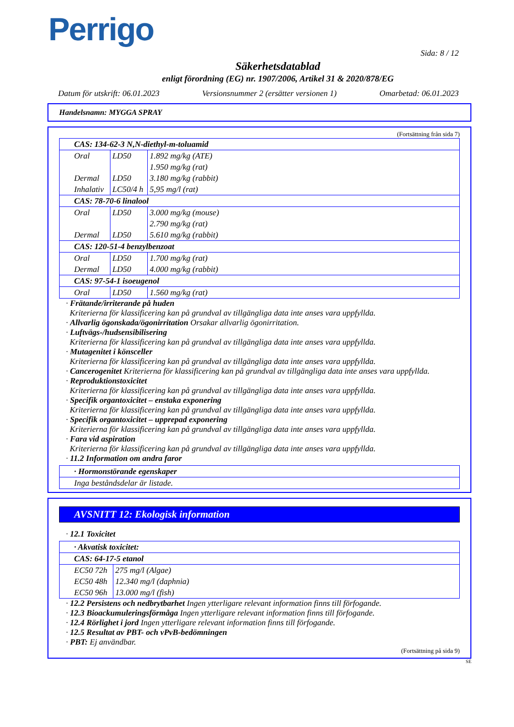Perrigo
Sida: 8 / 12
Säkerhetsdatablad
enligt förordning (EG) nr. 1907/2006, Artikel 31 & 2020/878/EG
Datum för utskrift: 06.01.2023 Versionsnummer 2 (ersätter versionen 1) Omarbetad: 06.01.2023
Handelsnamn: MYGGA SPRAY
(Fortsättning från sida 7)
| CAS: 134-62-3 N,N-diethyl-m-toluamid | | |
| Oral | LD50 | 1.892 mg/kg (ATE) |
| | | 1.950 mg/kg (rat) |
| Dermal | LD50 | 3.180 mg/kg (rabbit) |
| Inhalativ | LC50/4 h | 5,95 mg/l (rat) |
| CAS: 78-70-6 linalool | | |
| Oral | LD50 | 3.000 mg/kg (mouse) |
| | | 2.790 mg/kg (rat) |
| Dermal | LD50 | 5.610 mg/kg (rabbit) |
| CAS: 120-51-4 benzylbenzoat | | |
| Oral | LD50 | 1.700 mg/kg (rat) |
| Dermal | LD50 | 4.000 mg/kg (rabbit) |
| CAS: 97-54-1 isoeugenol | | |
| Oral | LD50 | 1.560 mg/kg (rat) |
· Frätande/irriterande på huden
Kriterierna för klassificering kan på grundval av tillgängliga data inte anses vara uppfyllda.
· Allvarlig ögonskada/ögonirritation Orsakar allvarlig ögonirritation.
· Luftvägs-/hudsensibilisering
Kriterierna för klassificering kan på grundval av tillgängliga data inte anses vara uppfyllda.
· Mutagenitet i könsceller
Kriterierna för klassificering kan på grundval av tillgängliga data inte anses vara uppfyllda.
· Cancerogenitet Kriterierna för klassificering kan på grundval av tillgängliga data inte anses vara uppfyllda.
· Reproduktionstoxicitet
Kriterierna för klassificering kan på grundval av tillgängliga data inte anses vara uppfyllda.
· Specifik organtoxicitet – enstaka exponering
Kriterierna för klassificering kan på grundval av tillgängliga data inte anses vara uppfyllda.
· Specifik organtoxicitet – upprepad exponering
Kriterierna för klassificering kan på grundval av tillgängliga data inte anses vara uppfyllda.
· Fara vid aspiration
Kriterierna för klassificering kan på grundval av tillgängliga data inte anses vara uppfyllda.
· 11.2 Information om andra faror
| · Hormonstörande egenskaper |
| Inga beståndsdelar är listade. |
AVSNITT 12: Ekologisk information
· 12.1 Toxicitet
| · Akvatisk toxicitet: | |
| CAS: 64-17-5 etanol | |
| EC50 72h | 275 mg/l (Algae) |
| EC50 48h | 12.340 mg/l (daphnia) |
| EC50 96h | 13.000 mg/l (fish) |
· 12.2 Persistens och nedbrytbarhet Ingen ytterligare relevant information finns till förfogande.
· 12.3 Bioackumuleringsförmåga Ingen ytterligare relevant information finns till förfogande.
· 12.4 Rörlighet i jord Ingen ytterligare relevant information finns till förfogande.
· 12.5 Resultat av PBT- och vPvB-bedömningen
· PBT: Ej användbar.
(Fortsättning på sida 9)
SE